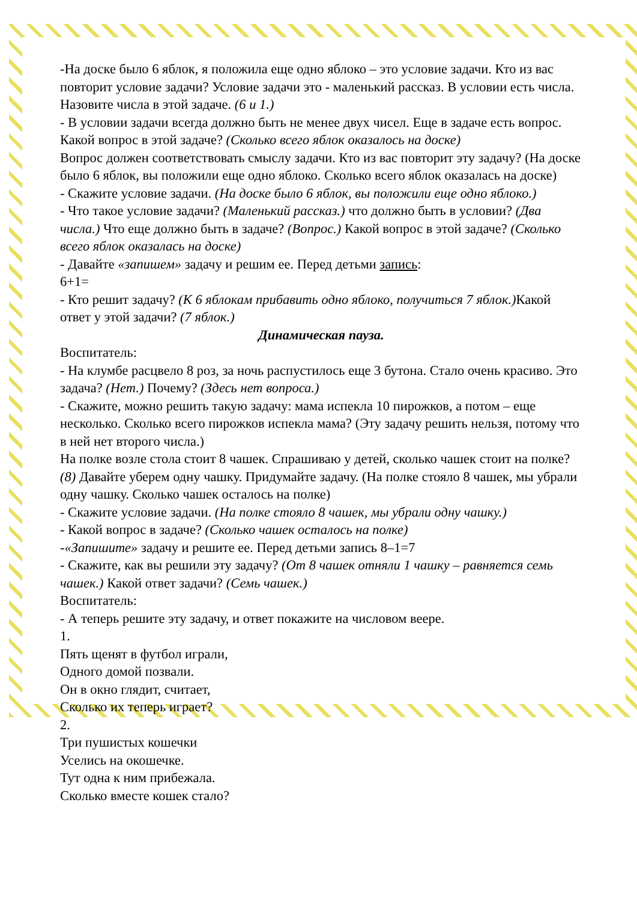-На доске было 6 яблок, я положила еще одно яблоко – это условие задачи. Кто из вас повторит условие задачи? Условие задачи это - маленький рассказ. В условии есть числа. Назовите числа в этой задаче. (6 и 1.)
- В условии задачи всегда должно быть не менее двух чисел. Еще в задаче есть вопрос. Какой вопрос в этой задаче? (Сколько всего яблок оказалось на доске)
Вопрос должен соответствовать смыслу задачи. Кто из вас повторит эту задачу? (На доске было 6 яблок, вы положили еще одно яблоко. Сколько всего яблок оказалась на доске)
- Скажите условие задачи. (На доске было 6 яблок, вы положили еще одно яблоко.)
- Что такое условие задачи? (Маленький рассказ.) что должно быть в условии? (Два числа.) Что еще должно быть в задаче? (Вопрос.) Какой вопрос в этой задаче? (Сколько всего яблок оказалась на доске)
- Давайте «запишем» задачу и решим ее. Перед детьми запись:
6+1=
- Кто решит задачу? (К 6 яблокам прибавить одно яблоко, получиться 7 яблок.) Какой ответ у этой задачи? (7 яблок.)
Динамическая пауза.
Воспитатель:
- На клумбе расцвело 8 роз, за ночь распустилось еще 3 бутона. Стало очень красиво. Это задача? (Нет.) Почему? (Здесь нет вопроса.)
- Скажите, можно решить такую задачу: мама испекла 10 пирожков, а потом – еще несколько. Сколько всего пирожков испекла мама? (Эту задачу решить нельзя, потому что в ней нет второго числа.)
На полке возле стола стоит 8 чашек. Спрашиваю у детей, сколько чашек стоит на полке? (8) Давайте уберем одну чашку. Придумайте задачу. (На полке стояло 8 чашек, мы убрали одну чашку. Сколько чашек осталось на полке)
- Скажите условие задачи. (На полке стояло 8 чашек, мы убрали одну чашку.)
- Какой вопрос в задаче? (Сколько чашек осталось на полке)
-«Запишите» задачу и решите ее. Перед детьми запись 8–1=7
- Скажите, как вы решили эту задачу? (От 8 чашек отняли 1 чашку – равняется семь чашек.) Какой ответ задачи? (Семь чашек.)
Воспитатель:
- А теперь решите эту задачу, и ответ покажите на числовом веере.
1.
Пять щенят в футбол играли,
Одного домой позвали.
Он в окно глядит, считает,
Сколько их теперь играет?
2.
Три пушистых кошечки
Уселись на окошечке.
Тут одна к ним прибежала.
Сколько вместе кошек стало?